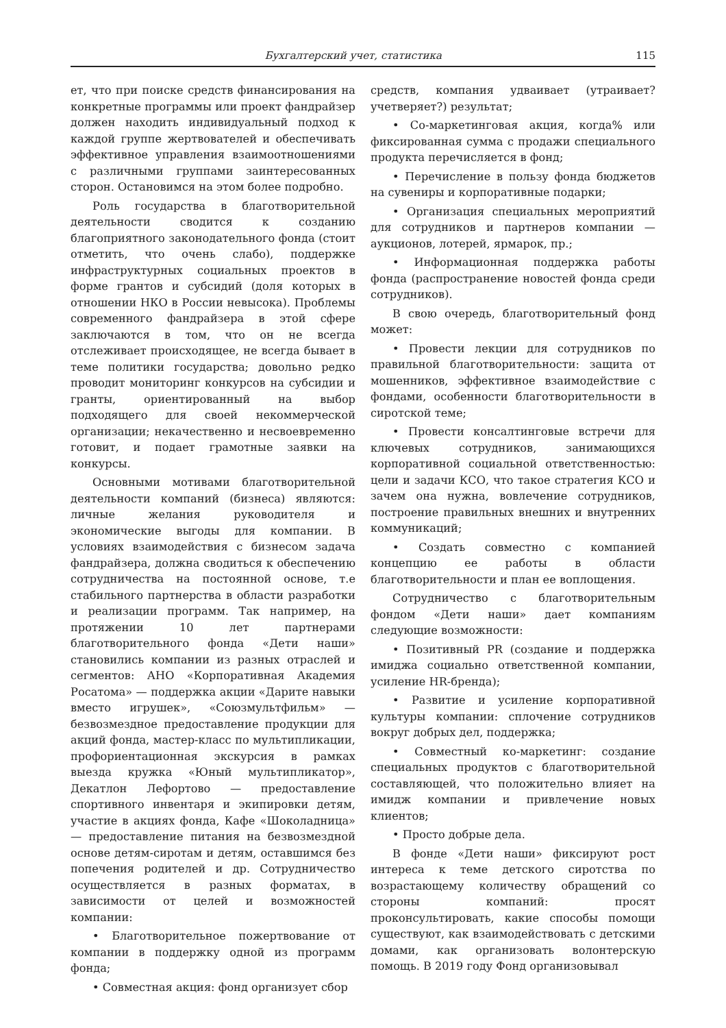Бухгалтерский учет, статистика 115
ет, что при поиске средств финансирования на конкретные программы или проект фандрайзер должен находить индивидуальный подход к каждой группе жертвователей и обеспечивать эффективное управления взаимоотношениями с различными группами заинтересованных сторон. Остановимся на этом более подробно.
Роль государства в благотворительной деятельности сводится к созданию благоприятного законодательного фонда (стоит отметить, что очень слабо), поддержке инфраструктурных социальных проектов в форме грантов и субсидий (доля которых в отношении НКО в России невысока). Проблемы современного фандрайзера в этой сфере заключаются в том, что он не всегда отслеживает происходящее, не всегда бывает в теме политики государства; довольно редко проводит мониторинг конкурсов на субсидии и гранты, ориентированный на выбор подходящего для своей некоммерческой организации; некачественно и несвоевременно готовит, и подает грамотные заявки на конкурсы.
Основными мотивами благотворительной деятельности компаний (бизнеса) являются: личные желания руководителя и экономические выгоды для компании. В условиях взаимодействия с бизнесом задача фандрайзера, должна сводиться к обеспечению сотрудничества на постоянной основе, т.е стабильного партнерства в области разработки и реализации программ. Так например, на протяжении 10 лет партнерами благотворительного фонда «Дети наши» становились компании из разных отраслей и сегментов: АНО «Корпоративная Академия Росатома» — поддержка акции «Дарите навыки вместо игрушек», «Союзмультфильм» — безвозмездное предоставление продукции для акций фонда, мастер-класс по мультипликации, профориентационная экскурсия в рамках выезда кружка «Юный мультипликатор», Декатлон Лефортово — предоставление спортивного инвентаря и экипировки детям, участие в акциях фонда, Кафе «Шоколадница» — предоставление питания на безвозмездной основе детям-сиротам и детям, оставшимся без попечения родителей и др. Сотрудничество осуществляется в разных форматах, в зависимости от целей и возможностей компании:
• Благотворительное пожертвование от компании в поддержку одной из программ фонда;
• Совместная акция: фонд организует сбор
средств, компания удваивает (утраивает? учетверяет?) результат;
• Со-маркетинговая акция, когда% или фиксированная сумма с продажи специального продукта перечисляется в фонд;
• Перечисление в пользу фонда бюджетов на сувениры и корпоративные подарки;
• Организация специальных мероприятий для сотрудников и партнеров компании — аукционов, лотерей, ярмарок, пр.;
• Информационная поддержка работы фонда (распространение новостей фонда среди сотрудников).
В свою очередь, благотворительный фонд может:
• Провести лекции для сотрудников по правильной благотворительности: защита от мошенников, эффективное взаимодействие с фондами, особенности благотворительности в сиротской теме;
• Провести консалтинговые встречи для ключевых сотрудников, занимающихся корпоративной социальной ответственностью: цели и задачи КСО, что такое стратегия КСО и зачем она нужна, вовлечение сотрудников, построение правильных внешних и внутренних коммуникаций;
• Создать совместно с компанией концепцию ее работы в области благотворительности и план ее воплощения.
Сотрудничество с благотворительным фондом «Дети наши» дает компаниям следующие возможности:
• Позитивный PR (создание и поддержка имиджа социально ответственной компании, усиление HR-бренда);
• Развитие и усиление корпоративной культуры компании: сплочение сотрудников вокруг добрых дел, поддержка;
• Совместный ко-маркетинг: создание специальных продуктов с благотворительной составляющей, что положительно влияет на имидж компании и привлечение новых клиентов;
• Просто добрые дела.
В фонде «Дети наши» фиксируют рост интереса к теме детского сиротства по возрастающему количеству обращений со стороны компаний: просят проконсультировать, какие способы помощи существуют, как взаимодействовать с детскими домами, как организовать волонтерскую помощь. В 2019 году Фонд организовывал